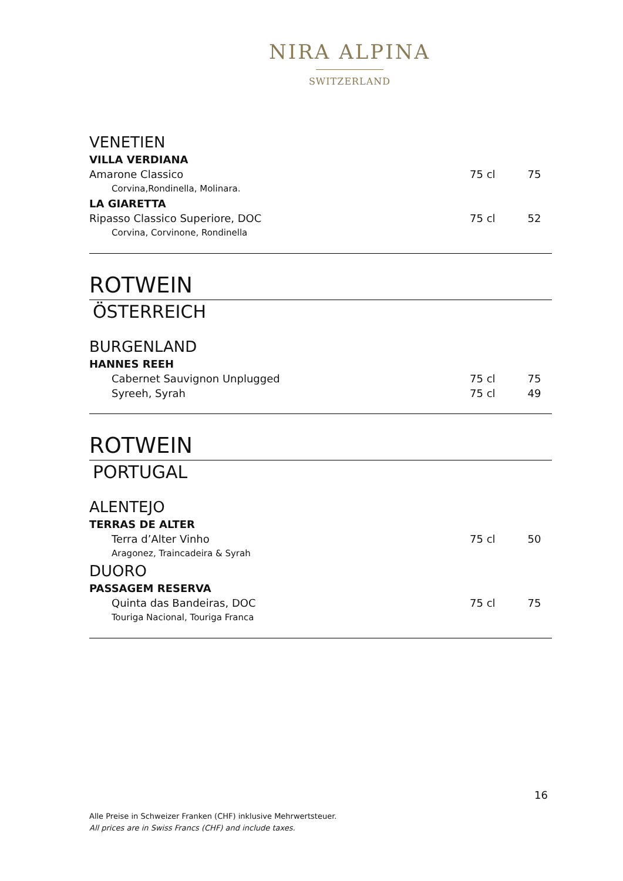NIRA ALPINA
SWITZERLAND
| VENETIEN | | |
| VILLA VERDIANA | | |
| Amarone Classico | 75 cl | 75 |
| Corvina,Rondinella, Molinara. | | |
| LA GIARETTA | | |
| Ripasso Classico Superiore, DOC | 75 cl | 52 |
| Corvina, Corvinone, Rondinella | | |
ROTWEIN
ÖSTERREICH
| BURGENLAND | | |
| HANNES REEH | | |
| Cabernet Sauvignon Unplugged | 75 cl | 75 |
| Syreeh, Syrah | 75 cl | 49 |
ROTWEIN
PORTUGAL
| ALENTEJO | | |
| TERRAS DE ALTER | | |
| Terra d’Alter Vinho | 75 cl | 50 |
| Aragonez, Traincadeira & Syrah | | |
| DUORO | | |
| PASSAGEM RESERVA | | |
| Quinta das Bandeiras, DOC | 75 cl | 75 |
| Touriga Nacional, Touriga Franca | | |
16
Alle Preise in Schweizer Franken (CHF) inklusive Mehrwertsteuer.
All prices are in Swiss Francs (CHF) and include taxes.